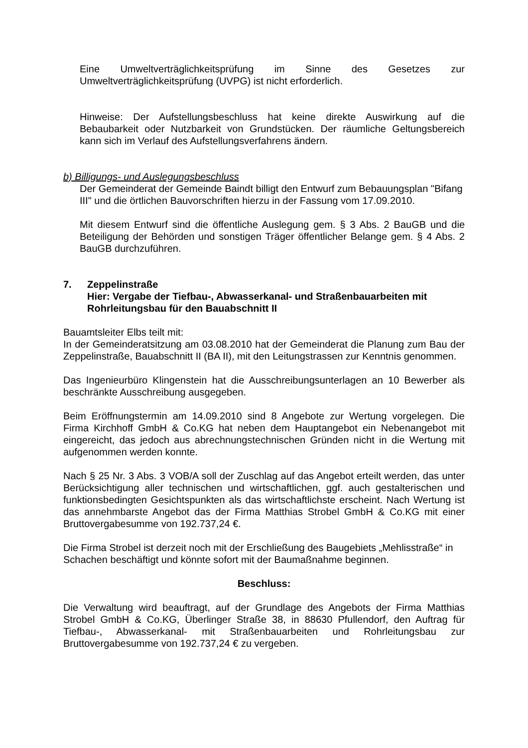Eine Umweltverträglichkeitsprüfung im Sinne des Gesetzes zur Umweltverträglichkeitsprüfung (UVPG) ist nicht erforderlich.
Hinweise: Der Aufstellungsbeschluss hat keine direkte Auswirkung auf die Bebaubarkeit oder Nutzbarkeit von Grundstücken. Der räumliche Geltungsbereich kann sich im Verlauf des Aufstellungsverfahrens ändern.
b) Billigungs- und Auslegungsbeschluss
Der Gemeinderat der Gemeinde Baindt billigt den Entwurf zum Bebauungsplan "Bifang III" und die örtlichen Bauvorschriften hierzu in der Fassung vom 17.09.2010.
Mit diesem Entwurf sind die öffentliche Auslegung gem. § 3 Abs. 2 BauGB und die Beteiligung der Behörden und sonstigen Träger öffentlicher Belange gem. § 4 Abs. 2 BauGB durchzuführen.
7. Zeppelinstraße
Hier: Vergabe der Tiefbau-, Abwasserkanal- und Straßenbauarbeiten mit Rohrleitungsbau für den Bauabschnitt II
Bauamtsleiter Elbs teilt mit:
In der Gemeinderatsitzung am 03.08.2010 hat der Gemeinderat die Planung zum Bau der Zeppelinstraße, Bauabschnitt II (BA II), mit den Leitungstrassen zur Kenntnis genommen.
Das Ingenieurbüro Klingenstein hat die Ausschreibungsunterlagen an 10 Bewerber als beschränkte Ausschreibung ausgegeben.
Beim Eröffnungstermin am 14.09.2010 sind 8 Angebote zur Wertung vorgelegen. Die Firma Kirchhoff GmbH & Co.KG hat neben dem Hauptangebot ein Nebenangebot mit eingereicht, das jedoch aus abrechnungstechnischen Gründen nicht in die Wertung mit aufgenommen werden konnte.
Nach § 25 Nr. 3 Abs. 3 VOB/A soll der Zuschlag auf das Angebot erteilt werden, das unter Berücksichtigung aller technischen und wirtschaftlichen, ggf. auch gestalterischen und funktionsbedingten Gesichtspunkten als das wirtschaftlichste erscheint. Nach Wertung ist das annehmbarste Angebot das der Firma Matthias Strobel GmbH & Co.KG mit einer Bruttovergabesumme von 192.737,24 €.
Die Firma Strobel ist derzeit noch mit der Erschließung des Baugebiets „Mehlisstraße“ in Schachen beschäftigt und könnte sofort mit der Baumaßnahme beginnen.
Beschluss:
Die Verwaltung wird beauftragt, auf der Grundlage des Angebots der Firma Matthias Strobel GmbH & Co.KG, Überlinger Straße 38, in 88630 Pfullendorf, den Auftrag für Tiefbau-, Abwasserkanal- mit Straßenbauarbeiten und Rohrleitungsbau zur Bruttovergabesumme von 192.737,24 € zu vergeben.